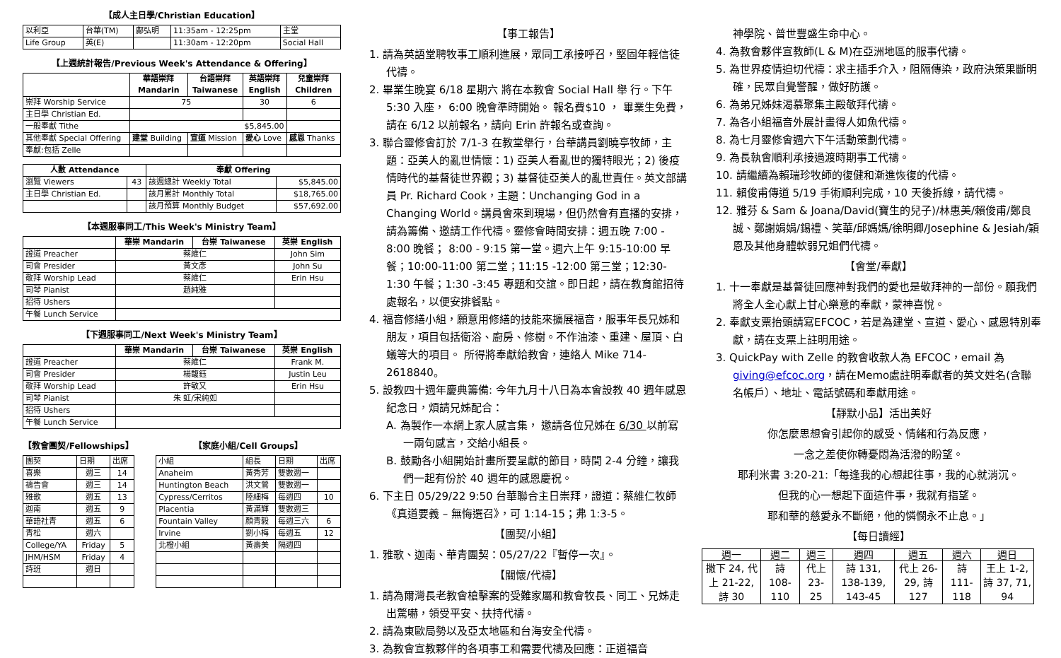【成人主日學/Christian Education】
| 以利亞 | 台華(TM) | 鄺弘明 | 11:35am - 12:25pm | 主堂 |
| Life Group | 英(E) | | 11:30am - 12:20pm | Social Hall |
【上週統計報告/Previous Week's Attendance & Offering】
| | 華語崇拜 Mandarin | 台語崇拜 Taiwanese | 英語崇拜 English | 兒童崇拜 Children |
| 崇拜 Worship Service | 75 | | 30 | 6 |
| 主日學 Christian Ed. | | | | |
| 一般奉獻 Tithe | $5,845.00 | | | |
| 其他奉獻 Special Offering | 建堂 Building | 宣道 Mission | 愛心 Love | 感恩 Thanks |
| 奉獻:包括 Zelle | | | | |
| 人數 Attendance | | 奉獻 Offering | |
| --- | --- | --- | --- |
| 瀏覽 Viewers | 43 | 該週總計 Weekly Total | $5,845.00 |
| 主日學 Christian Ed. | | 該月累計 Monthly Total | $18,765.00 |
| | | 該月預算 Monthly Budget | $57,692.00 |
【本週服事同工/This Week's Ministry Team】
| | 華崇 Mandarin | 台崇 Taiwanese | 英崇 English |
| 證道 Preacher | 蔡維仁 | | John Sim |
| 司會 Presider | 黃文彥 | | John Su |
| 敬拜 Worship Lead | 蔡維仁 | | Erin Hsu |
| 司琴 Pianist | 趙純雅 | | |
| 招待 Ushers | | | |
| 午餐 Lunch Service | | | |
【下週服事同工/Next Week's Ministry Team】
| | 華崇 Mandarin | 台崇 Taiwanese | 英崇 English |
| 證道 Preacher | 蔡維仁 | | Frank M. |
| 司會 Presider | 楊馥鈺 | | Justin Leu |
| 敬拜 Worship Lead | 許敏又 | | Erin Hsu |
| 司琴 Pianist | 朱 虹/宋純如 | | |
| 招待 Ushers | | | |
| 午餐 Lunch Service | | | |
【教會團契/Fellowships】
| 團契 | 日期 | 出席 |
| 喜樂 | 週三 | 14 |
| 禱告會 | 週三 | 14 |
| 雅歌 | 週五 | 13 |
| 迦南 | 週五 | 9 |
| 華語社青 | 週五 | 6 |
| 青松 | 週六 | |
| College/YA | Friday | 5 |
| JHM/HSM | Friday | 4 |
| 詩班 | 週日 | |
【家庭小組/Cell Groups】
| 小組 | 組長 | 日期 | 出席 |
| Anaheim | 黃秀芳 | 雙數週一 | |
| Huntington Beach | 洪文鶯 | 雙數週一 | |
| Cypress/Cerritos | 陸細梅 | 每週四 | 10 |
| Placentia | 黃滿輝 | 雙數週三 | |
| Fountain Valley | 顏青毅 | 每週三六 | 6 |
| Irvine | 劉小梅 | 每週五 | 12 |
| 北橙小組 | 黃壽美 | 隔週四 | |
【事工報告】
1. 請為英語堂聘牧事工順利進展，眾同工承接呼召，堅固年輕信徒代禱。
2. 畢業生晚宴 6/18 星期六 將在本教會 Social Hall 舉 行。下午 5:30 入座， 6:00 晚會準時開始。 報名費$10 ， 畢業生免費，請在 6/12 以前報名，請向 Erin 許報名或查詢。
3. 聯合靈修會訂於 7/1-3 在教堂舉行，台華講員劉曉亭牧師，主題：亞美人的亂世情懷：1) 亞美人看亂世的獨特眼光；2) 後疫情時代的基督徒世界觀；3) 基督徒亞美人的亂世責任。英文部講員 Pr. Richard Cook，主題：Unchanging God in a Changing World。講員會來到現場，但仍然會有直播的安排，請為籌備、邀請工作代禱。靈修會時間安排：週五晚 7:00 - 8:00 晚餐； 8:00 - 9:15 第一堂。週六上午 9:15-10:00 早餐；10:00-11:00 第二堂；11:15 -12:00 第三堂；12:30-1:30 午餐；1:30 -3:45 專題和交誼。即日起，請在教育館招待處報名，以便安排餐點。
4. 福音修繕小組，願意用修繕的技能來擴展福音，服事年長兄姊和朋友，項目包括衛浴、廚房、修樹。不作油漆、重建、屋頂、白蟻等大的項目。 所得將奉獻給教會，連絡人 Mike 714-2618840。
5. 設教四十週年慶典籌備: 今年九月十八日為本會設教 40 週年感恩紀念日，煩請兄姊配合：
A. 為製作一本網上家人感言集， 邀請各位兄姊在 6/30 以前寫一兩句感言，交給小組長。
B. 鼓勵各小組開始計畫所要呈獻的節目，時間 2-4 分鐘，讓我們一起有份於 40 週年的感恩慶祝。
6. 下主日 05/29/22 9:50 台華聯合主日崇拜，證道：蔡維仁牧師《真道要義 – 無悔選召》，可 1:14-15；弗 1:3-5。
【團契/小組】
1. 雅歌、迦南、華青團契：05/27/22『暫停一次』。
【關懷/代禱】
1. 請為爾灣長老教會槍擊案的受難家屬和教會牧長、同工、兄姊走出驚嚇，領受平安、扶持代禱。
2. 請為東歐局勢以及亞太地區和台海安全代禱。
3. 為教會宣教夥伴的各項事工和需要代禱及回應：正道福音
神學院、普世豐盛生命中心。
4. 為教會夥伴宣教師(L & M)在亞洲地區的服事代禱。
5. 為世界疫情迫切代禱：求主插手介入，阻隔傳染，政府決策果斷明確，民眾自覺警醒，做好防護。
6. 為弟兄姊妹渴慕聚集主殿敬拜代禱。
7. 為各小組福音外展計畫得人如魚代禱。
8. 為七月靈修會週六下午活動策劃代禱。
9. 為長執會順利承接過渡時期事工代禱。
10. 請繼續為賴瑞珍牧師的復健和漸進恢復的代禱。
11. 賴俊甫傳道 5/19 手術順利完成，10 天後拆線，請代禱。
12. 雅芬 & Sam & Joana/David(寶生的兒子)/林惠美/賴俊甫/鄭良誠、鄭謝娟娟/錫禮、笑華/邱媽媽/徐明卿/Josephine & Jesiah/穎恩及其他身體軟弱兄姐們代禱。
【會堂/奉獻】
1. 十一奉獻是基督徒回應神對我們的愛也是敬拜神的一部份。願我們將全人全心獻上甘心樂意的奉獻，蒙神喜悅。
2. 奉獻支票抬頭請寫EFCOC，若是為建堂、宣道、愛心、感恩特別奉獻，請在支票上註明用途。
3. QuickPay with Zelle 的教會收款人為 EFCOC，email 為 giving@efcoc.org，請在Memo處註明奉獻者的英文姓名(含聯名帳戶）、地址、電話號碼和奉獻用途。
【靜默小品】活出美好
你怎麼思想會引起你的感受、情緒和行為反應，
一念之差使你轉憂悶為活潑的盼望。
耶利米書 3:20-21:「每逢我的心想起往事，我的心就消沉。
但我的心一想起下面這件事，我就有指望。
耶和華的慈愛永不斷絕，他的憐憫永不止息。」
【每日讀經】
| 週一 | 週二 | 週三 | 週四 | 週五 | 週六 | 週日 |
| 撒下 24, 代上 21-22, 詩 30 | 詩 108-110 | 代上 23-25 | 詩 131, 138-139, 143-45 | 代上 26-29, 詩 127 | 詩 111-118 | 王上 1-2, 詩 37, 71, 94 |